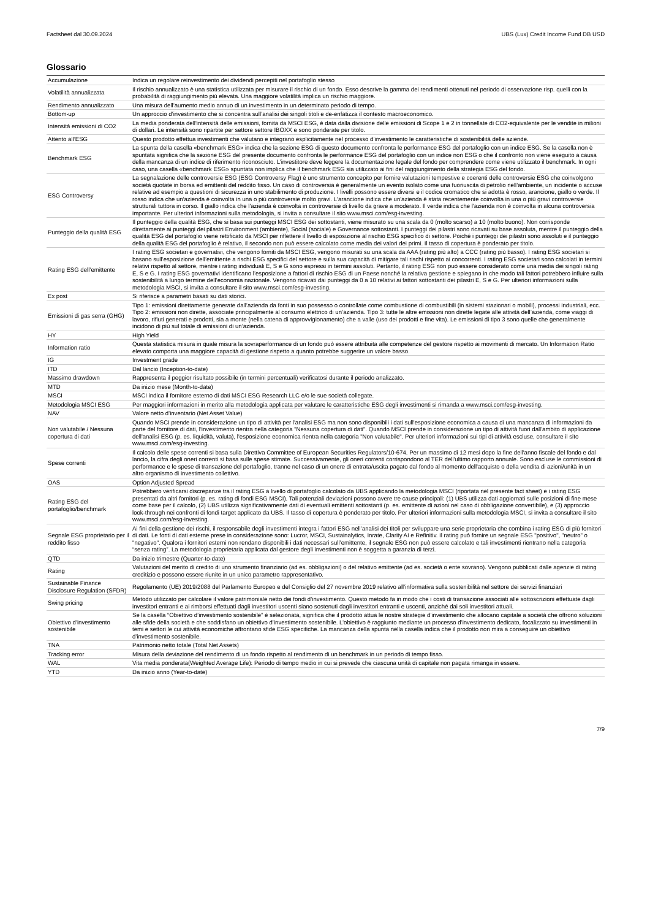Factsheet dal 30.09.2024 UBS (Lux) Credit Income Fund DB USD
Glossario
| Accumulazione | Indica un regolare reinvestimento dei dividendi percepiti nel portafoglio stesso |
| Volatilità annualizzata | Il rischio annualizzato è una statistica utilizzata per misurare il rischio di un fondo. Esso descrive la gamma dei rendimenti ottenuti nel periodo di osservazione risp. quelli con la probabilità di raggiungimento più elevata. Una maggiore volatilità implica un rischio maggiore. |
| Rendimento annualizzato | Una misura dell’aumento medio annuo di un investimento in un determinato periodo di tempo. |
| Bottom-up | Un approccio d’investimento che si concentra sull’analisi dei singoli titoli e de-enfatizza il contesto macroeconomico. |
| Intensità emissioni di CO2 | La media ponderata dell'intensità delle emissioni, fornita da MSCI ESG, è data dalla divisione delle emissioni di Scope 1 e 2 in tonnellate di CO2-equivalente per le vendite in milioni di dollari. Le intensità sono ripartite per settore settore IBOXX e sono ponderate per titolo. |
| Attento all’ESG | Questo prodotto effettua investimenti che valutano e integrano esplicitamente nel processo d’investimento le caratteristiche di sostenibilità delle aziende. |
| Benchmark ESG | La spunta della casella «benchmark ESG» indica che la sezione ESG di questo documento confronta le performance ESG del portafoglio con un indice ESG. Se la casella non è spuntata significa che la sezione ESG del presente documento confronta le performance ESG del portafoglio con un indice non ESG o che il confronto non viene eseguito a causa della mancanza di un indice di riferimento riconosciuto. L’investitore deve leggere la documentazione legale del fondo per comprendere come viene utilizzato il benchmark. In ogni caso, una casella «benchmark ESG» spuntata non implica che il benchmark ESG sia utilizzato ai fini del raggiungimento della strategia ESG del fondo. |
| ESG Controversy | La segnalazione delle controversie ESG (ESG Controversy Flag) è uno strumento concepito per fornire valutazioni tempestive e coerenti delle controversie ESG che coinvolgono società quotate in borsa ed emittenti del reddito fisso. Un caso di controversia è generalmente un evento isolato come una fuoriuscita di petrolio nell’ambiente, un incidente o accuse relative ad esempio a questioni di sicurezza in uno stabilimento di produzione. I livelli possono essere diversi e il codice cromatico che si adotta è rosso, arancione, giallo o verde. Il rosso indica che un'azienda è coinvolta in una o più controversie molto gravi. L'arancione indica che un'azienda è stata recentemente coinvolta in una o più gravi controversie strutturali tuttora in corso. Il giallo indica che l'azienda è coinvolta in controversie di livello da grave a moderato. Il verde indica che l'azienda non è coinvolta in alcuna controversia importante. Per ulteriori informazioni sulla metodologia, si invita a consultare il sito www.msci.com/esg-investing. |
| Punteggio della qualità ESG | Il punteggio della qualità ESG, che si basa sui punteggi MSCI ESG dei sottostanti, viene misurato su una scala da 0 (molto scarso) a 10 (molto buono). Non corrisponde direttamente ai punteggi dei pilastri Environment (ambiente), Social (sociale) e Governance sottostanti. I punteggi dei pilastri sono ricavati su base assoluta, mentre il punteggio della qualità ESG del portafoglio viene rettificato da MSCI per riflettere il livello di esposizione al rischio ESG specifico di settore. Poiché i punteggi dei pilastri sono assoluti e il punteggio della qualità ESG del portafoglio è relativo, il secondo non può essere calcolato come media dei valori dei primi. Il tasso di copertura è ponderato per titolo. |
| Rating ESG dell’emittente | I rating ESG societari e governativi, che vengono forniti da MSCI ESG, vengono misurati su una scala da AAA (rating più alto) a CCC (rating più basso). I rating ESG societari si basano sull’esposizione dell’emittente a rischi ESG specifici del settore e sulla sua capacità di mitigare tali rischi rispetto ai concorrenti. I rating ESG societari sono calcolati in termini relativi rispetto al settore, mentre i rating individuali E, S e G sono espressi in termini assoluti. Pertanto, il rating ESG non può essere considerato come una media dei singoli rating E, S e G. I rating ESG governativi identificano l’esposizione a fattori di rischio ESG di un Paese nonché la relativa gestione e spiegano in che modo tali fattori potrebbero influire sulla sostenibilità a lungo termine dell’economia nazionale. Vengono ricavati dai punteggi da 0 a 10 relativi ai fattori sottostanti dei pilastri E, S e G. Per ulteriori informazioni sulla metodologia MSCI, si invita a consultare il sito www.msci.com/esg-investing. |
| Ex post | Si riferisce a parametri basati su dati storici. |
| Emissioni di gas serra (GHG) | Tipo 1: emissioni direttamente generate dall’azienda da fonti in suo possesso o controllate come combustione di combustibili (in sistemi stazionari o mobili), processi industriali, ecc. Tipo 2: emissioni non dirette, associate principalmente al consumo elettrico di un’azienda. Tipo 3: tutte le altre emissioni non dirette legate alle attività dell’azienda, come viaggi di lavoro, rifiuti generati e prodotti, sia a monte (nella catena di approvvigionamento) che a valle (uso dei prodotti e fine vita). Le emissioni di tipo 3 sono quelle che generalmente incidono di più sul totale di emissioni di un’azienda. |
| HY | High Yield |
| Information ratio | Questa statistica misura in quale misura la sovraperformance di un fondo può essere attribuita alle competenze del gestore rispetto ai movimenti di mercato. Un Information Ratio elevato comporta una maggiore capacità di gestione rispetto a quanto potrebbe suggerire un valore basso. |
| IG | Investment grade |
| ITD | Dal lancio (Inception-to-date) |
| Massimo drawdown | Rappresenta il peggior risultato possibile (in termini percentuali) verificatosi durante il periodo analizzato. |
| MTD | Da inizio mese (Month-to-date) |
| MSCI | MSCI indica il fornitore esterno di dati MSCI ESG Research LLC e/o le sue società collegate. |
| Metodologia MSCI ESG | Per maggiori informazioni in merito alla metodologia applicata per valutare le caratteristiche ESG degli investimenti si rimanda a www.msci.com/esg-investing. |
| NAV | Valore netto d’inventario (Net Asset Value) |
| Non valutabile / Nessuna copertura di dati | Quando MSCI prende in considerazione un tipo di attività per l'analisi ESG ma non sono disponibili i dati sull'esposizione economica a causa di una mancanza di informazioni da parte del fornitore di dati, l'investimento rientra nella categoria "Nessuna copertura di dati". Quando MSCI prende in considerazione un tipo di attività fuori dall'ambito di applicazione dell'analisi ESG (p. es. liquidità, valuta), l'esposizione economica rientra nella categoria "Non valutabile". Per ulteriori informazioni sui tipi di attività escluse, consultare il sito www.msci.com/esg-investing. |
| Spese correnti | Il calcolo delle spese correnti si basa sulla Direttiva Committee of European Securities Regulators/10-674. Per un massimo di 12 mesi dopo la fine dell'anno fiscale del fondo e dal lancio, la cifra degli oneri correnti si basa sulle spese stimate. Successivamente, gli oneri correnti corrispondono al TER dell'ultimo rapporto annuale. Sono escluse le commissioni di performance e le spese di transazione del portafoglio, tranne nel caso di un onere di entrata/uscita pagato dal fondo al momento dell'acquisto o della vendita di azioni/unità in un altro organismo di investimento collettivo. |
| OAS | Option Adjusted Spread |
| Rating ESG del portafoglio/benchmark | Potrebbero verificarsi discrepanze tra il rating ESG a livello di portafoglio calcolato da UBS applicando la metodologia MSCI (riportata nel presente fact sheet) e i rating ESG presentati da altri fornitori (p. es. rating di fondi ESG MSCI). Tali potenziali deviazioni possono avere tre cause principali: (1) UBS utilizza dati aggiornati sulle posizioni di fine mese come base per il calcolo, (2) UBS utilizza significativamente dati di eventuali emittenti sottostanti (p. es. emittente di azioni nel caso di obbligazione convertibile), e (3) approccio look-through nei confronti di fondi target applicato da UBS. Il tasso di copertura è ponderato per titolo. Per ulteriori informazioni sulla metodologia MSCI, si invita a consultare il sito www.msci.com/esg-investing. |
| Segnale ESG proprietario per il reddito fisso | Ai fini della gestione dei rischi, il responsabile degli investimenti integra i fattori ESG nell’analisi dei titoli per sviluppare una serie proprietaria che combina i rating ESG di più fornitori di dati. Le fonti di dati esterne prese in considerazione sono: Lucror, MSCI, Sustainalytics, Inrate, Clarity AI e Refinitiv. Il rating può fornire un segnale ESG "positivo", "neutro" o "negativo". Qualora i fornitori esterni non rendano disponibili i dati necessari sull’emittente, il segnale ESG non può essere calcolato e tali investimenti rientrano nella categoria “senza rating”. La metodologia proprietaria applicata dal gestore degli investimenti non è soggetta a garanzia di terzi. |
| QTD | Da inizio trimestre (Quarter-to-date) |
| Rating | Valutazioni del merito di credito di uno strumento finanziario (ad es. obbligazioni) o del relativo emittente (ad es. società o ente sovrano). Vengono pubblicati dalle agenzie di rating creditizio e possono essere riunite in un unico parametro rappresentativo. |
| Sustainable Finance Disclosure Regulation (SFDR) | Regolamento (UE) 2019/2088 del Parlamento Europeo e del Consiglio del 27 novembre 2019 relativo all’informativa sulla sostenibilità nel settore dei servizi finanziari |
| Swing pricing | Metodo utilizzato per calcolare il valore patrimoniale netto dei fondi d’investimento. Questo metodo fa in modo che i costi di transazione associati alle sottoscrizioni effettuate dagli investitori entranti e ai rimborsi effettuati dagli investitori uscenti siano sostenuti dagli investitori entranti e uscenti, anziché dai soli investitori attuali. |
| Obiettivo d’investimento sostenibile | Se la casella “Obiettivo d’investimento sostenibile” è selezionata, significa che il prodotto attua le nostre strategie d’investimento che allocano capitale a società che offrono soluzioni alle sfide della società e che soddisfano un obiettivo d’investimento sostenibile. L’obiettivo è raggiunto mediante un processo d’investimento dedicato, focalizzato su investimenti in temi e settori le cui attività economiche affrontano sfide ESG specifiche. La mancanza della spunta nella casella indica che il prodotto non mira a conseguire un obiettivo d’investimento sostenibile. |
| TNA | Patrimonio netto totale (Total Net Assets) |
| Tracking error | Misura della deviazione del rendimento di un fondo rispetto al rendimento di un benchmark in un periodo di tempo fisso. |
| WAL | Vita media ponderata(Weighted Average Life): Periodo di tempo medio in cui si prevede che ciascuna unità di capitale non pagata rimanga in essere. |
| YTD | Da inizio anno (Year-to-date) |
7/9